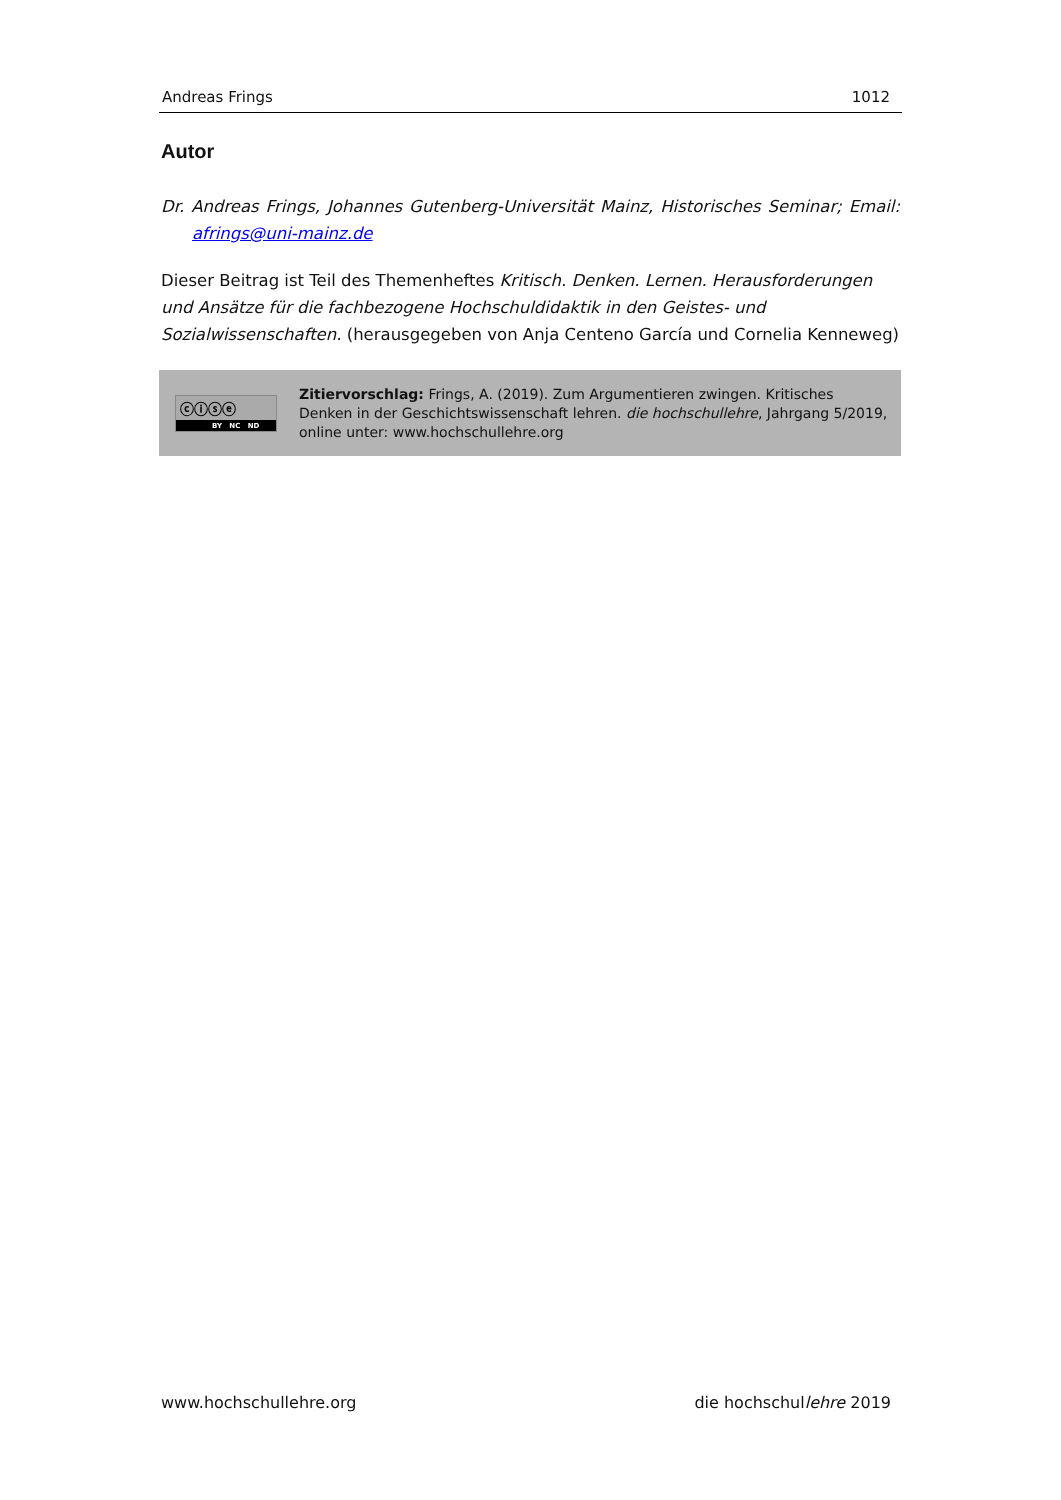Andreas Frings 1012
Autor
Dr. Andreas Frings, Johannes Gutenberg-Universität Mainz, Historisches Seminar; Email: afrings@uni-mainz.de
Dieser Beitrag ist Teil des Themenheftes Kritisch. Denken. Lernen. Herausforderungen und Ansätze für die fachbezogene Hochschuldidaktik in den Geistes- und Sozialwissenschaften. (herausgegeben von Anja Centeno García und Cornelia Kenneweg)
ⓒⓘⓢⓔ
BY NC ND
Zitiervorschlag: Frings, A. (2019). Zum Argumentieren zwingen. Kritisches Denken in der Geschichtswissenschaft lehren. die hochschullehre, Jahrgang 5/2019, online unter: www.hochschullehre.org
www.hochschullehre.org die hochschullehre 2019